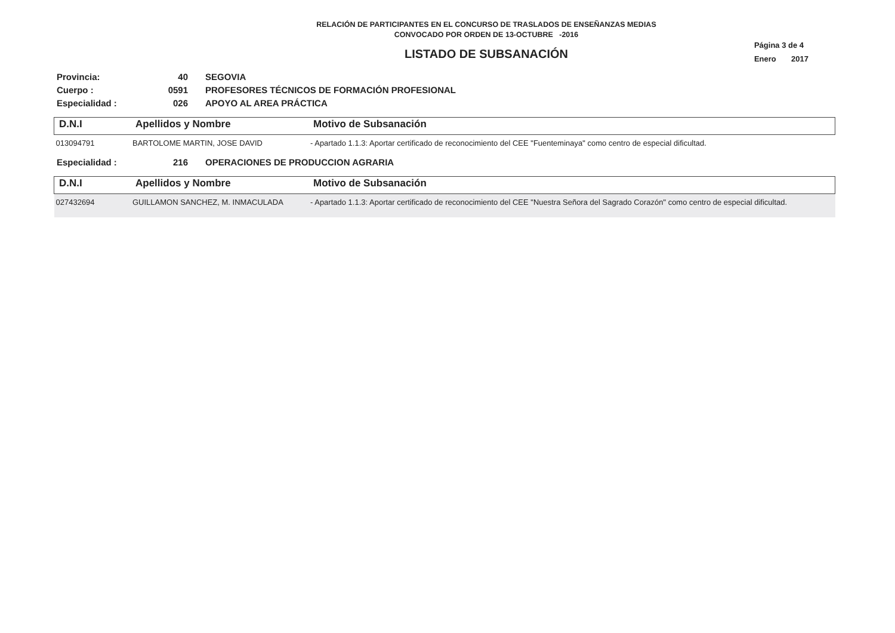RELACIÓN DE PARTICIPANTES EN EL CONCURSO DE TRASLADOS DE ENSEÑANZAS MEDIAS
CONVOCADO POR ORDEN DE 13-OCTUBRE -2016
Página 3 de 4
Enero 2017
LISTADO DE SUBSANACIÓN
Provincia: 40 SEGOVIA
Cuerpo : 0591 PROFESORES TÉCNICOS DE FORMACIÓN PROFESIONAL
Especialidad : 026 APOYO AL AREA PRÁCTICA
| D.N.I | Apellidos y Nombre | Motivo de Subsanación |
| --- | --- | --- |
| 013094791 | BARTOLOME MARTIN, JOSE DAVID | - Apartado 1.1.3: Aportar certificado de reconocimiento del CEE "Fuenteminaya" como centro de especial dificultad. |
Especialidad : 216 OPERACIONES DE PRODUCCION AGRARIA
| D.N.I | Apellidos y Nombre | Motivo de Subsanación |
| --- | --- | --- |
| 027432694 | GUILLAMON SANCHEZ, M. INMACULADA | - Apartado 1.1.3: Aportar certificado de reconocimiento del CEE "Nuestra Señora del Sagrado Corazón" como centro de especial dificultad. |